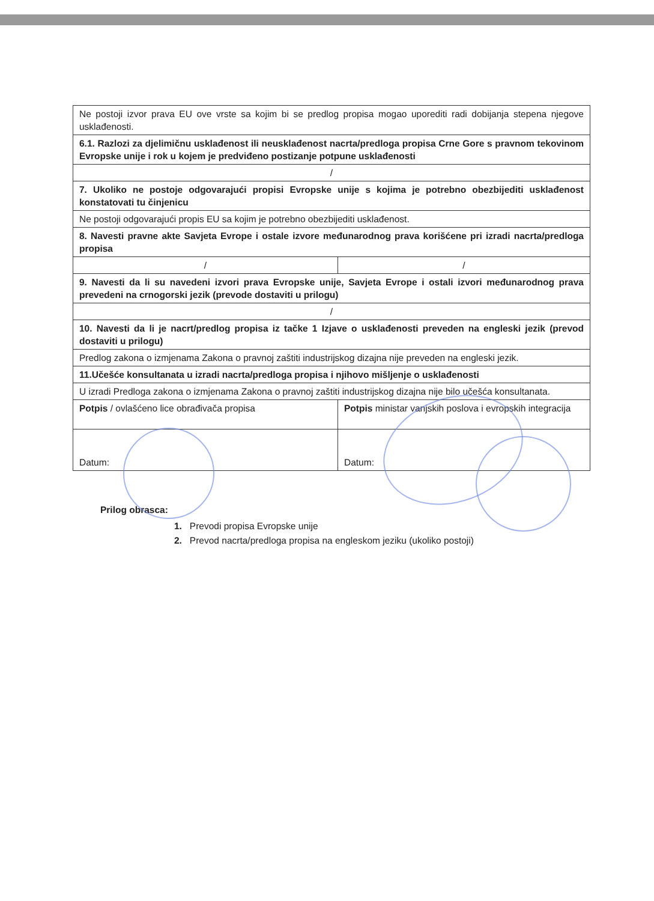| Ne postoji izvor prava EU ove vrste sa kojim bi se predlog propisa mogao uporediti radi dobijanja stepena njegove usklađenosti. | |
| 6.1. Razlozi za djelimičnu usklađenost ili neusklađenost nacrta/predloga propisa Crne Gore s pravnom tekovinom Evropske unije i rok u kojem je predviđeno postizanje potpune usklađenosti | |
| / | |
| 7. Ukoliko ne postoje odgovarajući propisi Evropske unije s kojima je potrebno obezbijediti usklađenost konstatovati tu činjenicu | |
| Ne postoji odgovarajući propis EU sa kojim je potrebno obezbijediti usklađenost. | |
| 8. Navesti pravne akte Savjeta Evrope i ostale izvore međunarodnog prava korišćene pri izradi nacrta/predloga propisa | |
| / | / |
| 9. Navesti da li su navedeni izvori prava Evropske unije, Savjeta Evrope i ostali izvori međunarodnog prava prevedeni na crnogorski jezik (prevode dostaviti u prilogu) | |
| / | |
| 10. Navesti da li je nacrt/predlog propisa iz tačke 1 Izjave o usklađenosti preveden na engleski jezik (prevod dostaviti u prilogu) | |
| Predlog zakona o izmjenama Zakona o pravnoj zaštiti industrijskog dizajna nije preveden na engleski jezik. | |
| 11.Učešće konsultanata u izradi nacrta/predloga propisa i njihovo mišljenje o usklađenosti | |
| U izradi Predloga zakona o izmjenama Zakona o pravnoj zaštiti industrijskog dizajna nije bilo učešća konsultanata. | |
| Potpis / ovlašćeno lice obrađivača propisa | Potpis ministar vanjskih poslova i evropskih integracija |
| Datum: | Datum: |
Prilog obrasca:
1. Prevodi propisa Evropske unije
2. Prevod nacrta/predloga propisa na engleskom jeziku (ukoliko postoji)